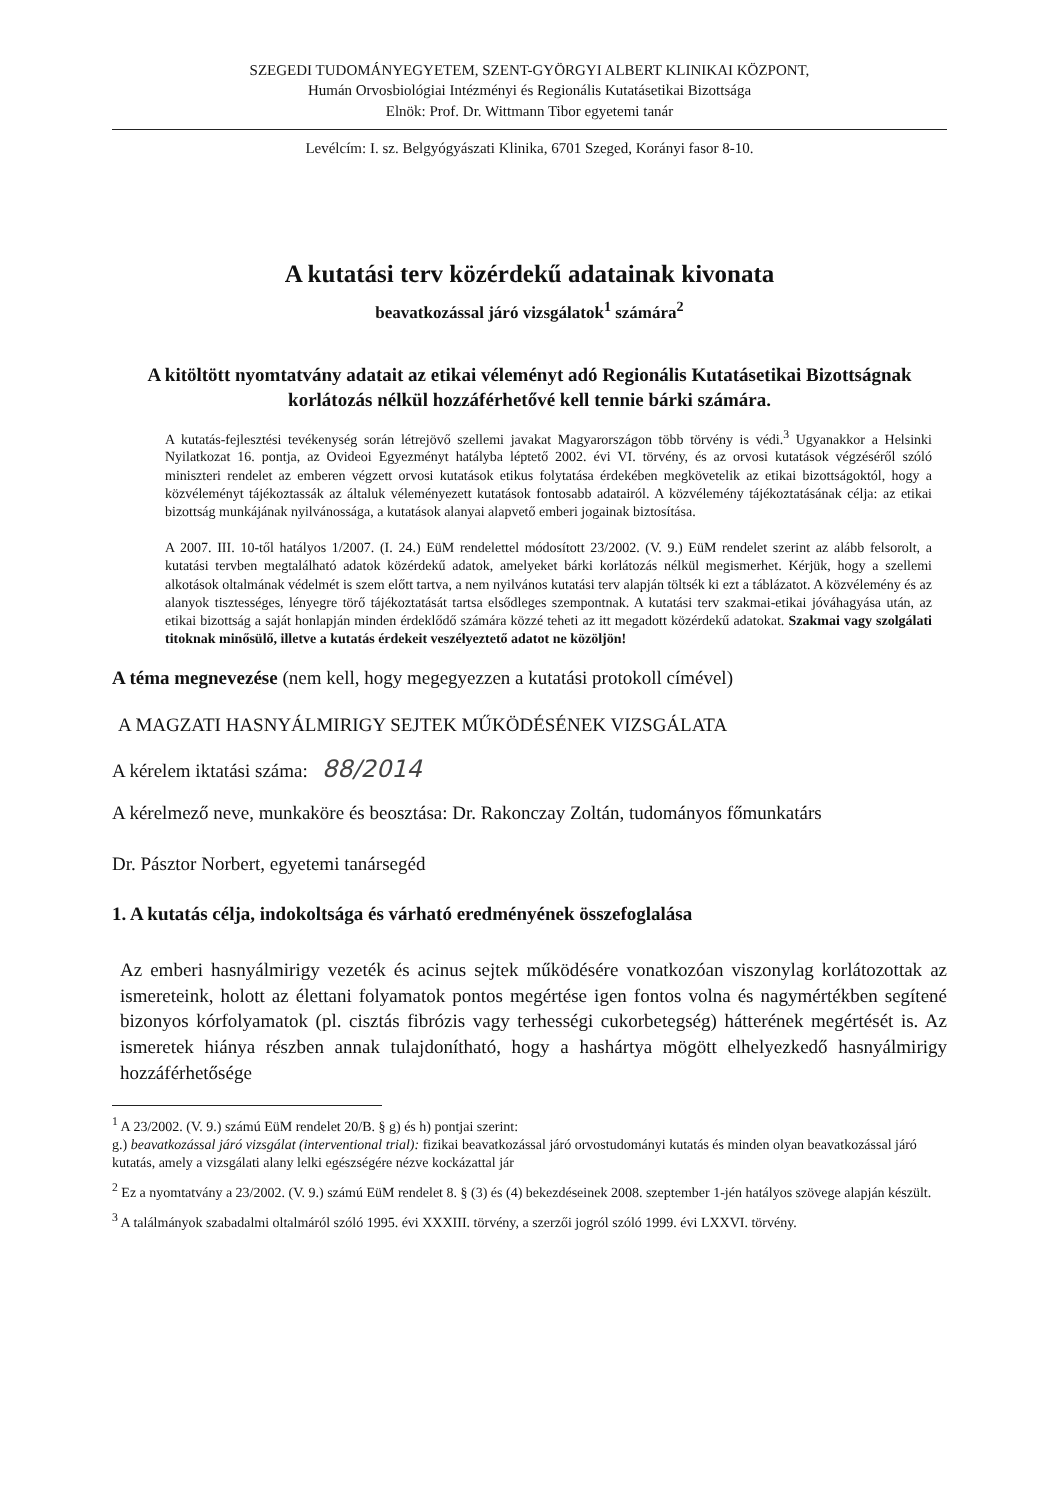SZEGEDI TUDOMÁNYEGYETEM, SZENT-GYÖRGYI ALBERT KLINIKAI KÖZPONT,
Humán Orvosbiológiai Intézményi és Regionális Kutatásetikai Bizottsága
Elnök: Prof. Dr. Wittmann Tibor egyetemi tanár
Levélcím: I. sz. Belgyógyászati Klinika, 6701 Szeged, Korányi fasor 8-10.
A kutatási terv közérdekű adatainak kivonata
beavatkozással járó vizsgálatok<sup>1</sup> számára<sup>2</sup>
A kitöltött nyomtatvány adatait az etikai véleményt adó Regionális Kutatásetikai Bizottságnak korlátozás nélkül hozzáférhetővé kell tennie bárki számára.
A kutatás-fejlesztési tevékenység során létrejövő szellemi javakat Magyarországon több törvény is védi.<sup>3</sup> Ugyanakkor a Helsinki Nyilatkozat 16. pontja, az Ovideoi Egyezményt hatályba léptető 2002. évi VI. törvény, és az orvosi kutatások végzéséről szóló miniszteri rendelet az emberen végzett orvosi kutatások etikus folytatása érdekében megkövetelik az etikai bizottságoktól, hogy a közvéleményt tájékoztassák az általuk véleményezett kutatások fontosabb adatairól. A közvélemény tájékoztatásának célja: az etikai bizottság munkájának nyilvánossága, a kutatások alanyai alapvető emberi jogainak biztosítása.
A 2007. III. 10-től hatályos 1/2007. (I. 24.) EüM rendelettel módosított 23/2002. (V. 9.) EüM rendelet szerint az alább felsorolt, a kutatási tervben megtalálható adatok közérdekű adatok, amelyeket bárki korlátozás nélkül megismerhet. Kérjük, hogy a szellemi alkotások oltalmának védelmét is szem előtt tartva, a nem nyilvános kutatási terv alapján töltsék ki ezt a táblázatot. A közvélemény és az alanyok tisztességes, lényegre törő tájékoztatását tartsa elsődleges szempontnak. A kutatási terv szakmai-etikai jóváhagyása után, az etikai bizottság a saját honlapján minden érdeklődő számára közzé teheti az itt megadott közérdekű adatokat. Szakmai vagy szolgálati titoknak minősülő, illetve a kutatás érdekeit veszélyeztető adatot ne közöljön!
A téma megnevezése (nem kell, hogy megegyezzen a kutatási protokoll címével)
A MAGZATI HASNYÁLMIRIGY SEJTEK MŰKÖDÉSÉNEK VIZSGÁLATA
A kérelem iktatási száma: 88/2014
A kérelmező neve, munkaköre és beosztása: Dr. Rakonczay Zoltán, tudományos főmunkatárs
Dr. Pásztor Norbert, egyetemi tanársegéd
1. A kutatás célja, indokoltsága és várható eredményének összefoglalása
Az emberi hasnyálmirigy vezeték és acinus sejtek működésére vonatkozóan viszonylag korlátozottak az ismereteink, holott az élettani folyamatok pontos megértése igen fontos volna és nagymértékben segítené bizonyos kórfolyamatok (pl. cisztás fibrózis vagy terhességi cukorbetegség) hátterének megértését is. Az ismeretek hiánya részben annak tulajdonítható, hogy a hashártya mögött elhelyezkedő hasnyálmirigy hozzáférhetősége
<sup>1</sup> A 23/2002. (V. 9.) számú EüM rendelet 20/B. § g) és h) pontjai szerint:
g.) beavatkozással járó vizsgálat (interventional trial): fizikai beavatkozással járó orvostudományi kutatás és minden olyan beavatkozással járó kutatás, amely a vizsgálati alany lelki egészségére nézve kockázattal jár
<sup>2</sup> Ez a nyomtatvány a 23/2002. (V. 9.) számú EüM rendelet 8. § (3) és (4) bekezdéseinek 2008. szeptember 1-jén hatályos szövege alapján készült.
<sup>3</sup> A találmányok szabadalmi oltalmáról szóló 1995. évi XXXIII. törvény, a szerzői jogról szóló 1999. évi LXXVI. törvény.